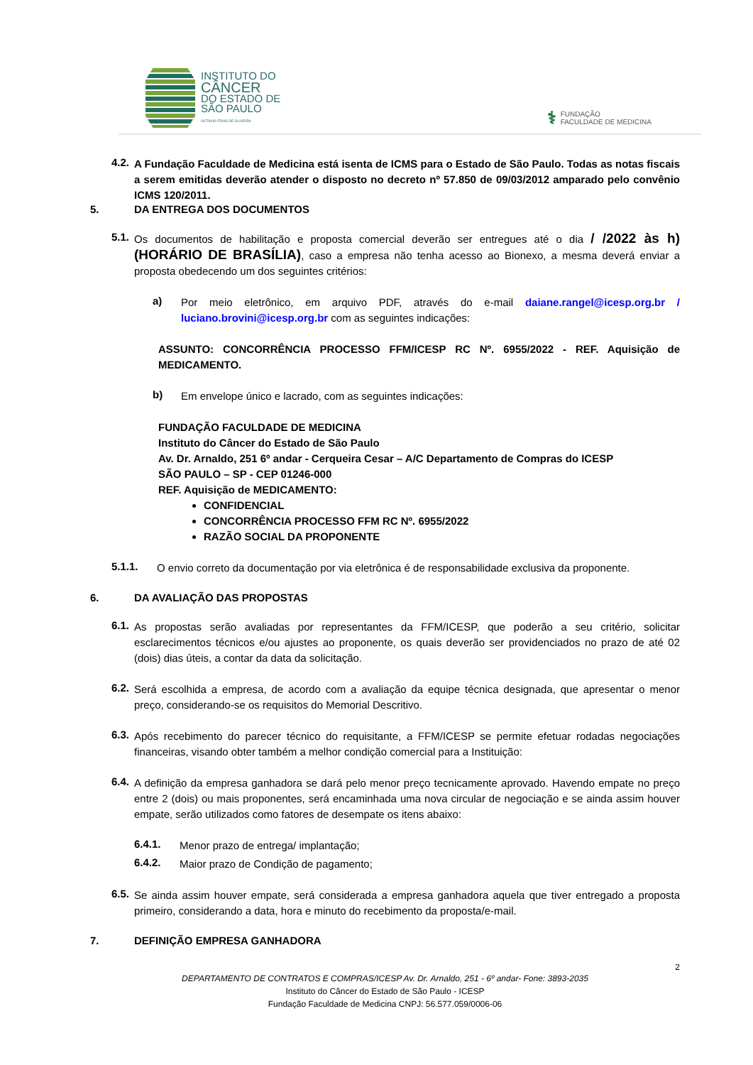INSTITUTO DO
CÂNCER
DO ESTADO DE
SÃO PAULO
OCTAVIO FRIAS DE OLIVEIRA
⚕
FUNDAÇÃO
FACULDADE DE MEDICINA
4.2.
A Fundação Faculdade de Medicina está isenta de ICMS para o Estado de São Paulo. Todas as notas fiscais a serem emitidas deverão atender o disposto no decreto nº 57.850 de 09/03/2012 amparado pelo convênio ICMS 120/2011.
5. DA ENTREGA DOS DOCUMENTOS
5.1.
Os documentos de habilitação e proposta comercial deverão ser entregues até o dia / /2022 às h) (HORÁRIO DE BRASÍLIA), caso a empresa não tenha acesso ao Bionexo, a mesma deverá enviar a proposta obedecendo um dos seguintes critérios:
a)
Por meio eletrônico, em arquivo PDF, através do e-mail daiane.rangel@icesp.org.br / luciano.brovini@icesp.org.br com as seguintes indicações:
ASSUNTO: CONCORRÊNCIA PROCESSO FFM/ICESP RC Nº. 6955/2022 - REF. Aquisição de MEDICAMENTO.
b)
Em envelope único e lacrado, com as seguintes indicações:
FUNDAÇÃO FACULDADE DE MEDICINA
Instituto do Câncer do Estado de São Paulo
Av. Dr. Arnaldo, 251 6º andar - Cerqueira Cesar – A/C Departamento de Compras do ICESP
SÃO PAULO – SP - CEP 01246-000
REF. Aquisição de MEDICAMENTO:
CONFIDENCIAL
CONCORRÊNCIA PROCESSO FFM RC Nº. 6955/2022
RAZÃO SOCIAL DA PROPONENTE
5.1.1.
O envio correto da documentação por via eletrônica é de responsabilidade exclusiva da proponente.
6. DA AVALIAÇÃO DAS PROPOSTAS
6.1.
As propostas serão avaliadas por representantes da FFM/ICESP, que poderão a seu critério, solicitar esclarecimentos técnicos e/ou ajustes ao proponente, os quais deverão ser providenciados no prazo de até 02 (dois) dias úteis, a contar da data da solicitação.
6.2.
Será escolhida a empresa, de acordo com a avaliação da equipe técnica designada, que apresentar o menor preço, considerando-se os requisitos do Memorial Descritivo.
6.3.
Após recebimento do parecer técnico do requisitante, a FFM/ICESP se permite efetuar rodadas negociações financeiras, visando obter também a melhor condição comercial para a Instituição:
6.4.
A definição da empresa ganhadora se dará pelo menor preço tecnicamente aprovado. Havendo empate no preço entre 2 (dois) ou mais proponentes, será encaminhada uma nova circular de negociação e se ainda assim houver empate, serão utilizados como fatores de desempate os itens abaixo:
6.4.1.
Menor prazo de entrega/ implantação;
6.4.2.
Maior prazo de Condição de pagamento;
6.5.
Se ainda assim houver empate, será considerada a empresa ganhadora aquela que tiver entregado a proposta primeiro, considerando a data, hora e minuto do recebimento da proposta/e-mail.
7. DEFINIÇÃO EMPRESA GANHADORA
2
DEPARTAMENTO DE CONTRATOS E COMPRAS/ICESP Av. Dr. Arnaldo, 251 - 6º andar- Fone: 3893-2035
Instituto do Câncer do Estado de São Paulo - ICESP
Fundação Faculdade de Medicina CNPJ: 56.577.059/0006-06